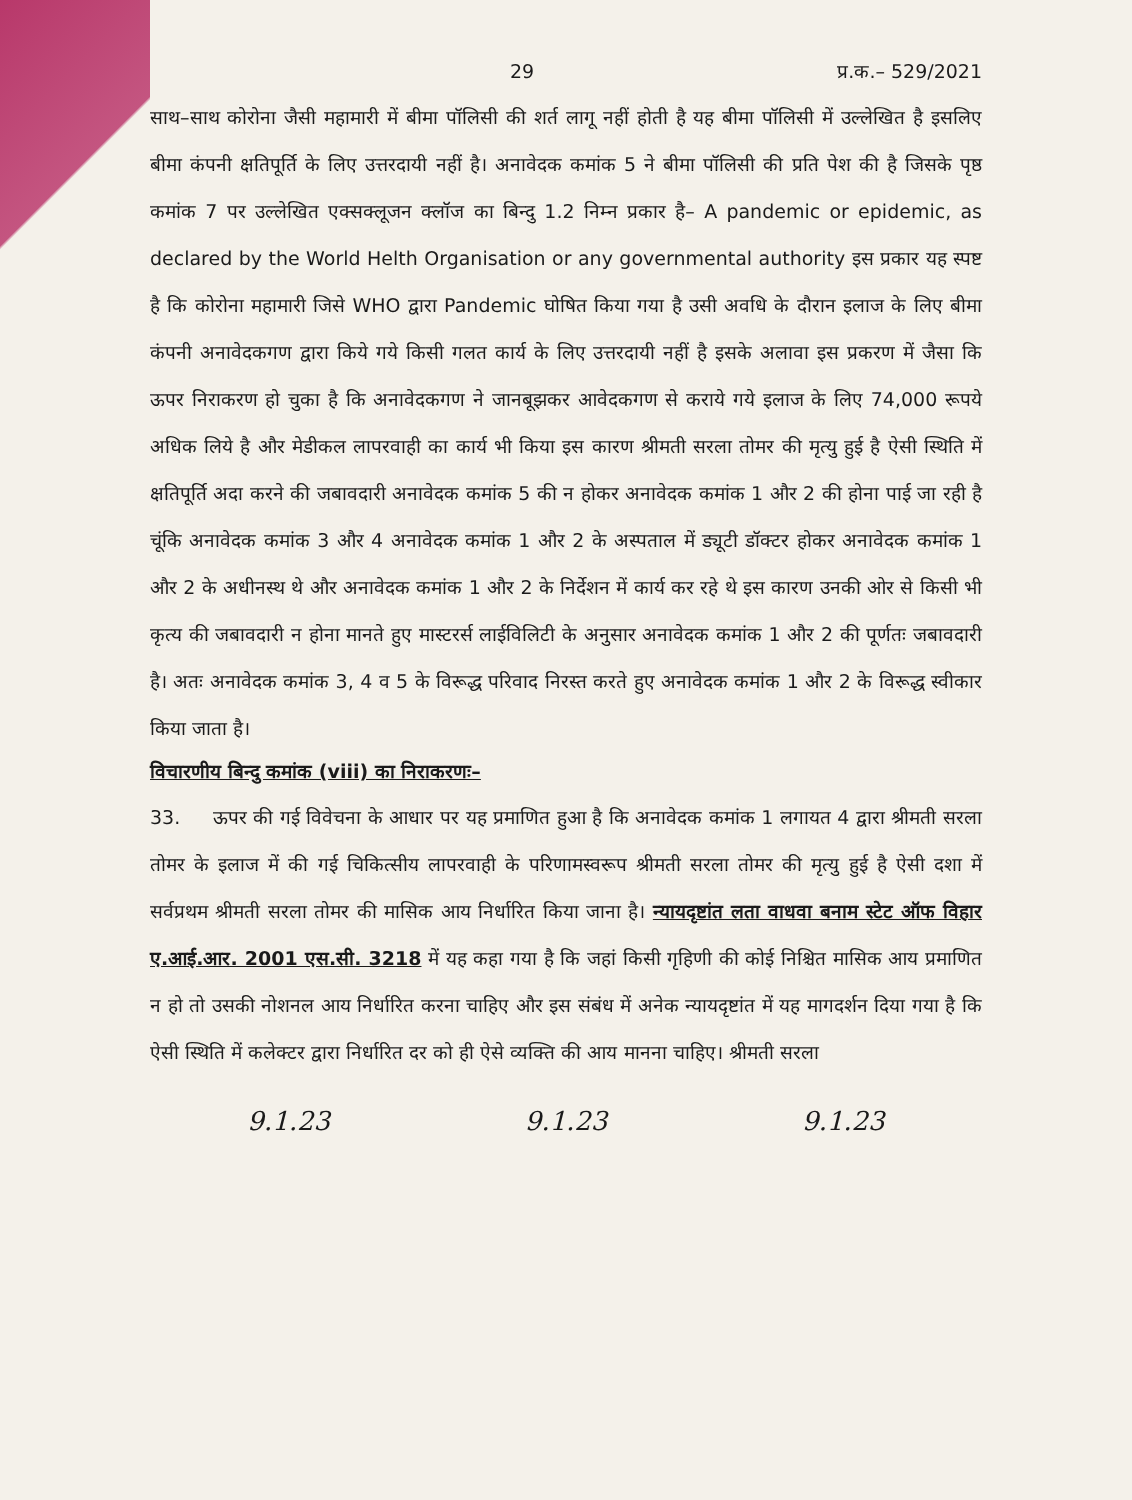29 प्र.क.– 529/2021
साथ–साथ कोरोना जैसी महामारी में बीमा पॉलिसी की शर्त लागू नहीं होती है यह बीमा पॉलिसी में उल्लेखित है इसलिए बीमा कंपनी क्षतिपूर्ति के लिए उत्तरदायी नहीं है। अनावेदक कमांक 5 ने बीमा पॉलिसी की प्रति पेश की है जिसके पृष्ठ कमांक 7 पर उल्लेखित एक्सक्लूजन क्लॉज का बिन्दु 1.2 निम्न प्रकार है– A pandemic or epidemic, as declared by the World Helth Organisation or any governmental authority इस प्रकार यह स्पष्ट है कि कोरोना महामारी जिसे WHO द्वारा Pandemic घोषित किया गया है उसी अवधि के दौरान इलाज के लिए बीमा कंपनी अनावेदकगण द्वारा किये गये किसी गलत कार्य के लिए उत्तरदायी नहीं है इसके अलावा इस प्रकरण में जैसा कि ऊपर निराकरण हो चुका है कि अनावेदकगण ने जानबूझकर आवेदकगण से कराये गये इलाज के लिए 74,000 रूपये अधिक लिये है और मेडीकल लापरवाही का कार्य भी किया इस कारण श्रीमती सरला तोमर की मृत्यु हुई है ऐसी स्थिति में क्षतिपूर्ति अदा करने की जबावदारी अनावेदक कमांक 5 की न होकर अनावेदक कमांक 1 और 2 की होना पाई जा रही है चूंकि अनावेदक कमांक 3 और 4 अनावेदक कमांक 1 और 2 के अस्पताल में ड्यूटी डॉक्टर होकर अनावेदक कमांक 1 और 2 के अधीनस्थ थे और अनावेदक कमांक 1 और 2 के निर्देशन में कार्य कर रहे थे इस कारण उनकी ओर से किसी भी कृत्य की जबावदारी न होना मानते हुए मास्टरर्स लाईविलिटी के अनुसार अनावेदक कमांक 1 और 2 की पूर्णतः जबावदारी है। अतः अनावेदक कमांक 3, 4 व 5 के विरूद्ध परिवाद निरस्त करते हुए अनावेदक कमांक 1 और 2 के विरूद्ध स्वीकार किया जाता है।
विचारणीय बिन्दु कमांक (viii) का निराकरणः–
33. ऊपर की गई विवेचना के आधार पर यह प्रमाणित हुआ है कि अनावेदक कमांक 1 लगायत 4 द्वारा श्रीमती सरला तोमर के इलाज में की गई चिकित्सीय लापरवाही के परिणामस्वरूप श्रीमती सरला तोमर की मृत्यु हुई है ऐसी दशा में सर्वप्रथम श्रीमती सरला तोमर की मासिक आय निर्धारित किया जाना है। न्यायदृष्टांत लता वाधवा बनाम स्टेट ऑफ विहार ए.आई.आर. 2001 एस.सी. 3218 में यह कहा गया है कि जहां किसी गृहिणी की कोई निश्चित मासिक आय प्रमाणित न हो तो उसकी नोशनल आय निर्धारित करना चाहिए और इस संबंध में अनेक न्यायदृष्टांत में यह मागदर्शन दिया गया है कि ऐसी स्थिति में कलेक्टर द्वारा निर्धारित दर को ही ऐसे व्यक्ति की आय मानना चाहिए। श्रीमती सरला
9.1.23 9.1.23 9.1.23